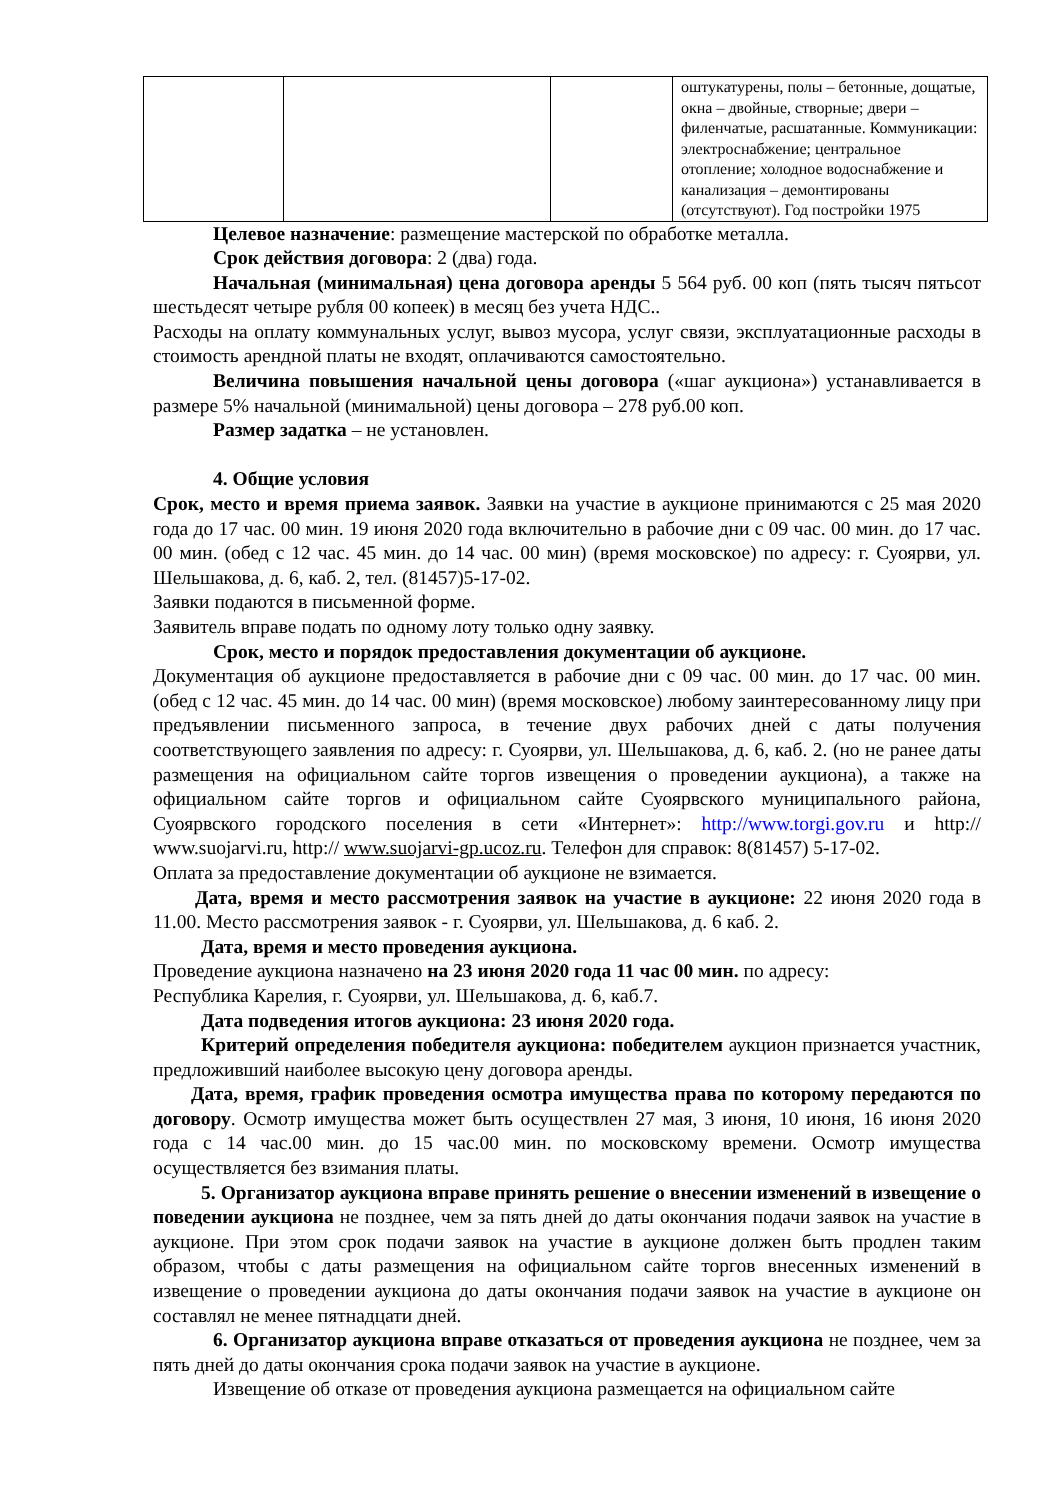| | | | оштукатурены, полы – бетонные, дощатые, окна – двойные, створные; двери – филенчатые, расшатанные. Коммуникации: электроснабжение; центральное отопление; холодное водоснабжение и канализация – демонтированы (отсутствуют). Год постройки 1975 |
Целевое назначение: размещение мастерской по обработке металла.
Срок действия договора: 2 (два) года.
Начальная (минимальная) цена договора аренды 5 564 руб. 00 коп (пять тысяч пятьсот шестьдесят четыре рубля 00 копеек) в месяц без учета НДС..
Расходы на оплату коммунальных услуг, вывоз мусора, услуг связи, эксплуатационные расходы в стоимость арендной платы не входят, оплачиваются самостоятельно.
Величина повышения начальной цены договора («шаг аукциона») устанавливается в размере 5% начальной (минимальной) цены договора – 278 руб.00 коп.
Размер задатка – не установлен.
4. Общие условия
Срок, место и время приема заявок. Заявки на участие в аукционе принимаются с 25 мая 2020 года до 17 час. 00 мин. 19 июня 2020 года включительно в рабочие дни с 09 час. 00 мин. до 17 час. 00 мин. (обед с 12 час. 45 мин. до 14 час. 00 мин) (время московское) по адресу: г. Суоярви, ул. Шельшакова, д. 6, каб. 2, тел. (81457)5-17-02.
Заявки подаются в письменной форме.
Заявитель вправе подать по одному лоту только одну заявку.
Срок, место и порядок предоставления документации об аукционе.
Документация об аукционе предоставляется в рабочие дни с 09 час. 00 мин. до 17 час. 00 мин. (обед с 12 час. 45 мин. до 14 час. 00 мин) (время московское) любому заинтересованному лицу при предъявлении письменного запроса, в течение двух рабочих дней с даты получения соответствующего заявления по адресу: г. Суоярви, ул. Шельшакова, д. 6, каб. 2. (но не ранее даты размещения на официальном сайте торгов извещения о проведении аукциона), а также на официальном сайте торгов и официальном сайте Суоярвского муниципального района, Суоярвского городского поселения в сети «Интернет»: http://www.torgi.gov.ru и http:// www.suojarvi.ru, http:// www.suojarvi-gp.ucoz.ru. Телефон для справок: 8(81457) 5-17-02.
Оплата за предоставление документации об аукционе не взимается.
Дата, время и место рассмотрения заявок на участие в аукционе: 22 июня 2020 года в 11.00. Место рассмотрения заявок - г. Суоярви, ул. Шельшакова, д. 6 каб. 2.
Дата, время и место проведения аукциона.
Проведение аукциона назначено на 23 июня 2020 года 11 час 00 мин. по адресу:
Республика Карелия, г. Суоярви, ул. Шельшакова, д. 6, каб.7.
Дата подведения итогов аукциона: 23 июня 2020 года.
Критерий определения победителя аукциона: победителем аукцион признается участник, предложивший наиболее высокую цену договора аренды.
Дата, время, график проведения осмотра имущества права по которому передаются по договору. Осмотр имущества может быть осуществлен 27 мая, 3 июня, 10 июня, 16 июня 2020 года с 14 час.00 мин. до 15 час.00 мин. по московскому времени. Осмотр имущества осуществляется без взимания платы.
5. Организатор аукциона вправе принять решение о внесении изменений в извещение о поведении аукциона не позднее, чем за пять дней до даты окончания подачи заявок на участие в аукционе. При этом срок подачи заявок на участие в аукционе должен быть продлен таким образом, чтобы с даты размещения на официальном сайте торгов внесенных изменений в извещение о проведении аукциона до даты окончания подачи заявок на участие в аукционе он составлял не менее пятнадцати дней.
6. Организатор аукциона вправе отказаться от проведения аукциона не позднее, чем за пять дней до даты окончания срока подачи заявок на участие в аукционе.
Извещение об отказе от проведения аукциона размещается на официальном сайте